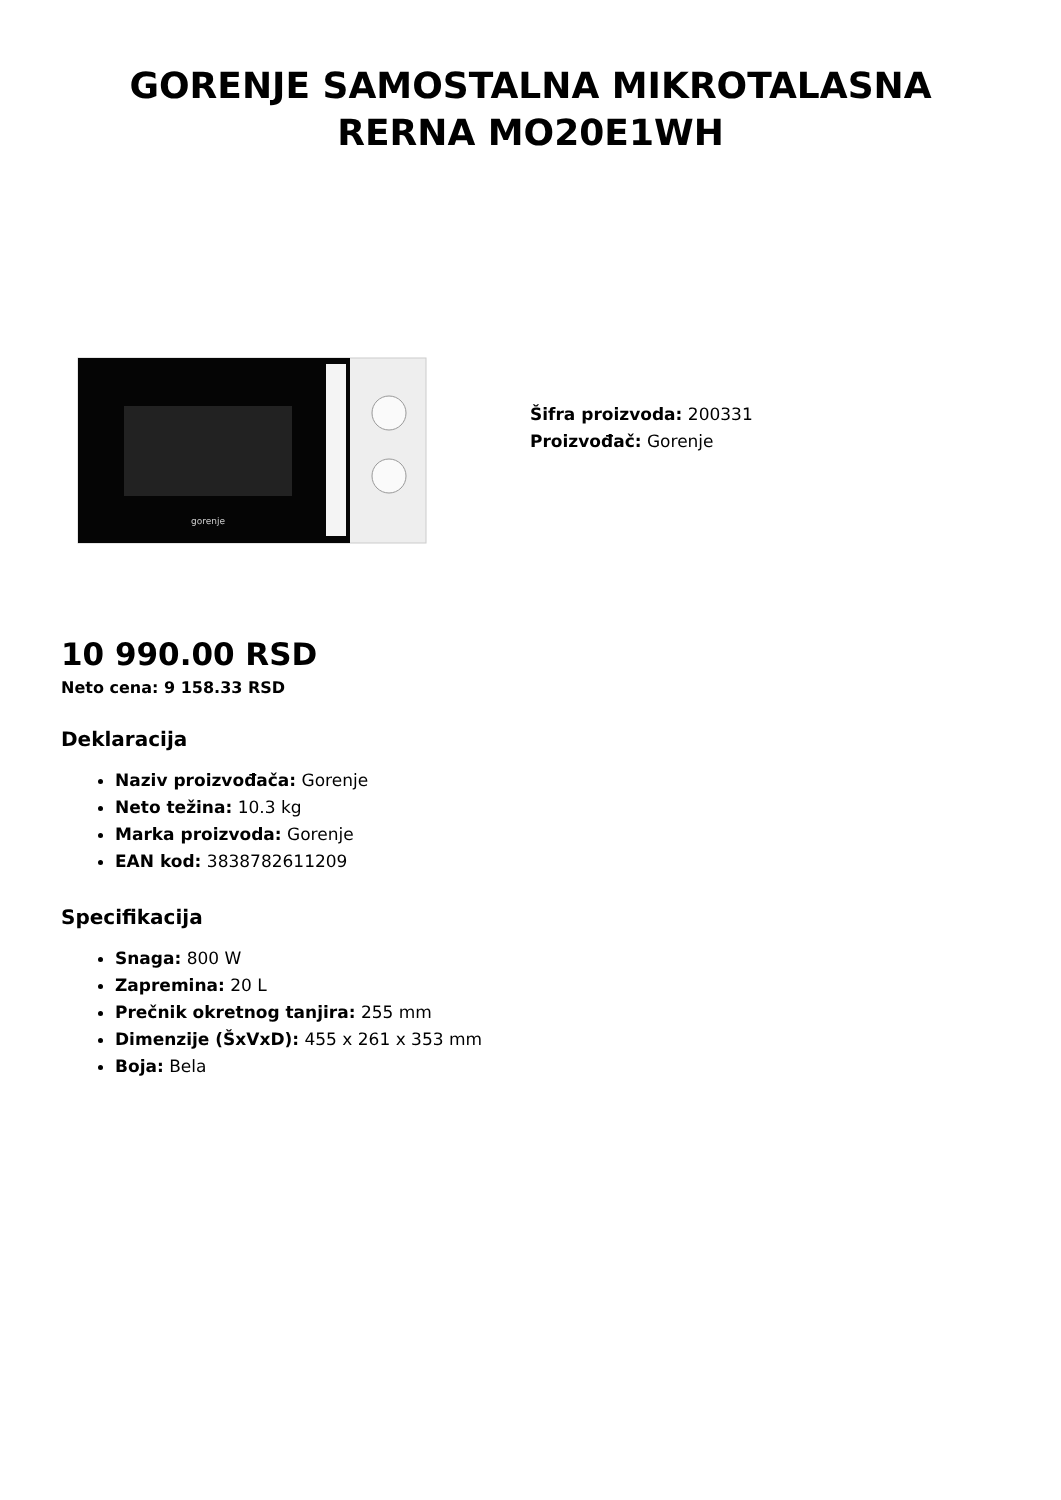GORENJE SAMOSTALNA MIKROTALASNA
RERNA MO20E1WH
gorenje
Šifra proizvoda: 200331
Proizvođač: Gorenje
10 990.00 RSD
Neto cena: 9 158.33 RSD
Deklaracija
Naziv proizvođača: Gorenje
Neto težina: 10.3 kg
Marka proizvoda: Gorenje
EAN kod: 3838782611209
Specifikacija
Snaga: 800 W
Zapremina: 20 L
Prečnik okretnog tanjira: 255 mm
Dimenzije (ŠxVxD): 455 x 261 x 353 mm
Boja: Bela